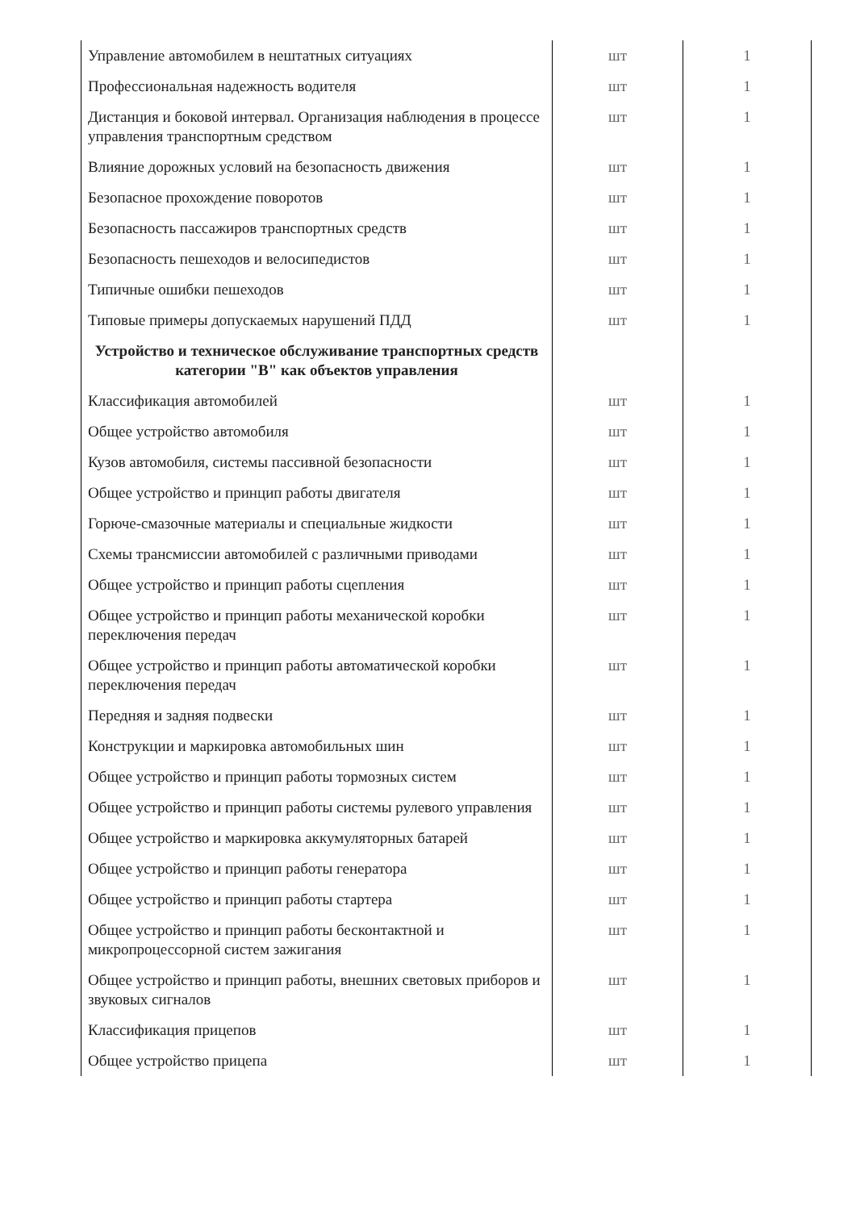| Управление автомобилем в нештатных ситуациях | шт | 1 |
| Профессиональная надежность водителя | шт | 1 |
| Дистанция и боковой интервал. Организация наблюдения в процессе управления транспортным средством | шт | 1 |
| Влияние дорожных условий на безопасность движения | шт | 1 |
| Безопасное прохождение поворотов | шт | 1 |
| Безопасность пассажиров транспортных средств | шт | 1 |
| Безопасность пешеходов и велосипедистов | шт | 1 |
| Типичные ошибки пешеходов | шт | 1 |
| Типовые примеры допускаемых нарушений ПДД | шт | 1 |
| Устройство и техническое обслуживание транспортных средств категории "B" как объектов управления | | |
| Классификация автомобилей | шт | 1 |
| Общее устройство автомобиля | шт | 1 |
| Кузов автомобиля, системы пассивной безопасности | шт | 1 |
| Общее устройство и принцип работы двигателя | шт | 1 |
| Горюче-смазочные материалы и специальные жидкости | шт | 1 |
| Схемы трансмиссии автомобилей с различными приводами | шт | 1 |
| Общее устройство и принцип работы сцепления | шт | 1 |
| Общее устройство и принцип работы механической коробки переключения передач | шт | 1 |
| Общее устройство и принцип работы автоматической коробки переключения передач | шт | 1 |
| Передняя и задняя подвески | шт | 1 |
| Конструкции и маркировка автомобильных шин | шт | 1 |
| Общее устройство и принцип работы тормозных систем | шт | 1 |
| Общее устройство и принцип работы системы рулевого управления | шт | 1 |
| Общее устройство и маркировка аккумуляторных батарей | шт | 1 |
| Общее устройство и принцип работы генератора | шт | 1 |
| Общее устройство и принцип работы стартера | шт | 1 |
| Общее устройство и принцип работы бесконтактной и микропроцессорной систем зажигания | шт | 1 |
| Общее устройство и принцип работы, внешних световых приборов и звуковых сигналов | шт | 1 |
| Классификация прицепов | шт | 1 |
| Общее устройство прицепа | шт | 1 |